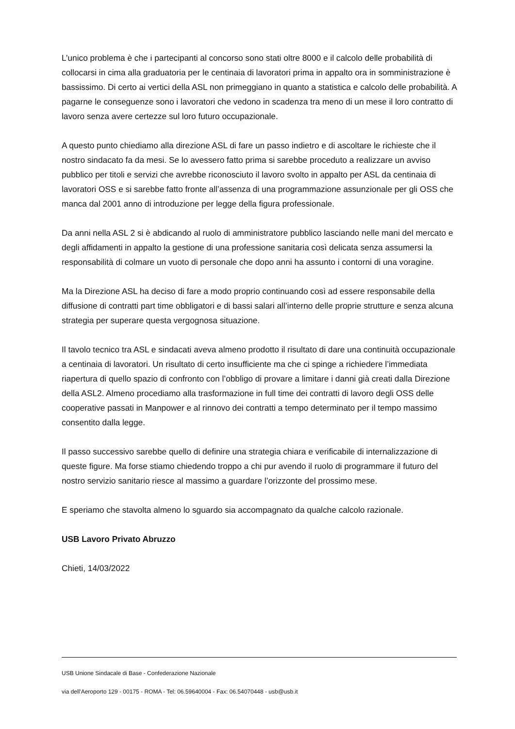L’unico problema è che i partecipanti al concorso sono stati oltre 8000 e il calcolo delle probabilità di collocarsi in cima alla graduatoria per le centinaia di lavoratori prima in appalto ora in somministrazione è bassissimo. Di certo ai vertici della ASL non primeggiano in quanto a statistica e calcolo delle probabilità. A pagarne le conseguenze sono i lavoratori che vedono in scadenza tra meno di un mese il loro contratto di lavoro senza avere certezze sul loro futuro occupazionale.
A questo punto chiediamo alla direzione ASL di fare un passo indietro e di ascoltare le richieste che il nostro sindacato fa da mesi. Se lo avessero fatto prima si sarebbe proceduto a realizzare un avviso pubblico per titoli e servizi che avrebbe riconosciuto il lavoro svolto in appalto per ASL da centinaia di lavoratori OSS e si sarebbe fatto fronte all’assenza di una programmazione assunzionale per gli OSS che manca dal 2001 anno di introduzione per legge della figura professionale.
Da anni nella ASL 2 si è abdicando al ruolo di amministratore pubblico lasciando nelle mani del mercato e degli affidamenti in appalto la gestione di una professione sanitaria così delicata senza assumersi la responsabilità di colmare un vuoto di personale che dopo anni ha assunto i contorni di una voragine.
Ma la Direzione ASL ha deciso di fare a modo proprio continuando così ad essere responsabile della diffusione di contratti part time obbligatori e di bassi salari all’interno delle proprie strutture e senza alcuna strategia per superare questa vergognosa situazione.
Il tavolo tecnico tra ASL e sindacati aveva almeno prodotto il risultato di dare una continuità occupazionale a centinaia di lavoratori. Un risultato di certo insufficiente ma che ci spinge a richiedere l’immediata riapertura di quello spazio di confronto con l’obbligo di provare a limitare i danni già creati dalla Direzione della ASL2. Almeno procediamo alla trasformazione in full time dei contratti di lavoro degli OSS delle cooperative passati in Manpower e al rinnovo dei contratti a tempo determinato per il tempo massimo consentito dalla legge.
Il passo successivo sarebbe quello di definire una strategia chiara e verificabile di internalizzazione di queste figure. Ma forse stiamo chiedendo troppo a chi pur avendo il ruolo di programmare il futuro del nostro servizio sanitario riesce al massimo a guardare l’orizzonte del prossimo mese.
E speriamo che stavolta almeno lo sguardo sia accompagnato da qualche calcolo razionale.
USB Lavoro Privato Abruzzo
Chieti, 14/03/2022
USB Unione Sindacale di Base - Confederazione Nazionale
via dell'Aeroporto 129 - 00175 - ROMA - Tel: 06.59640004 - Fax: 06.54070448 - usb@usb.it